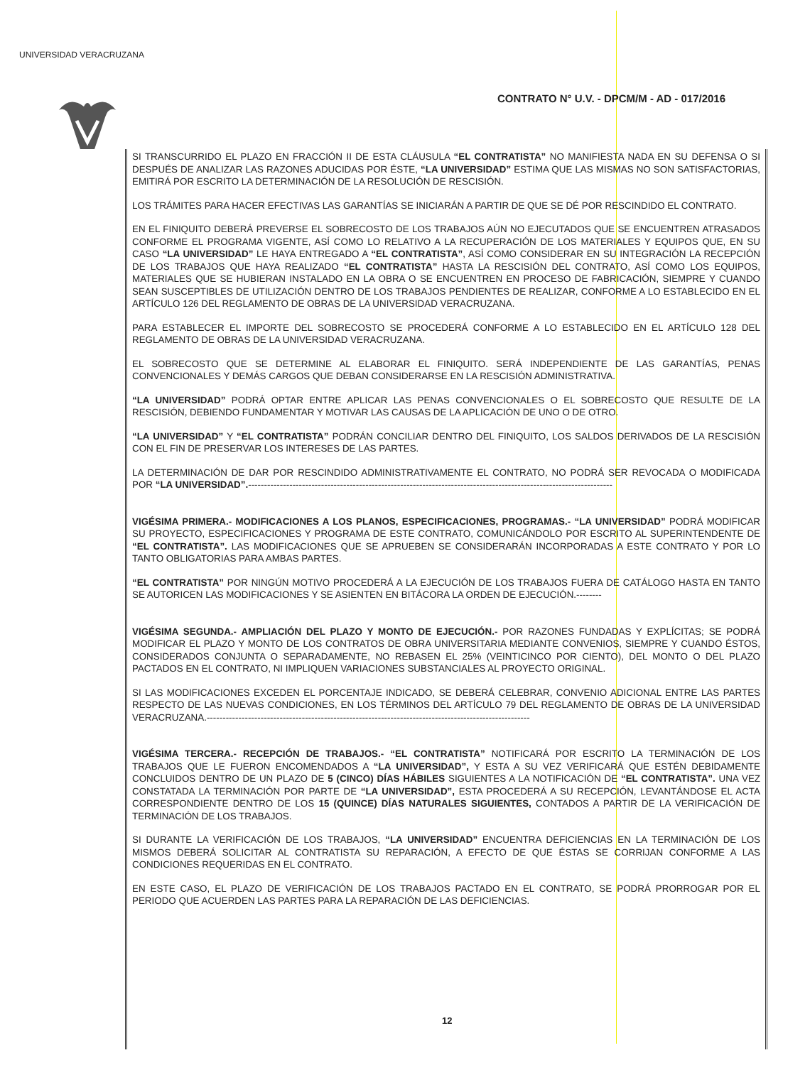UNIVERSIDAD VERACRUZANA
CONTRATO N° U.V. - DPCM/M - AD - 017/2016
SI TRANSCURRIDO EL PLAZO EN FRACCIÓN II DE ESTA CLÁUSULA “EL CONTRATISTA” NO MANIFIESTA NADA EN SU DEFENSA O SI DESPUÉS DE ANALIZAR LAS RAZONES ADUCIDAS POR ÉSTE, “LA UNIVERSIDAD” ESTIMA QUE LAS MISMAS NO SON SATISFACTORIAS, EMITIRÁ POR ESCRITO LA DETERMINACIÓN DE LA RESOLUCIÓN DE RESCISIÓN.
LOS TRÁMITES PARA HACER EFECTIVAS LAS GARANTÍAS SE INICIARÁN A PARTIR DE QUE SE DÉ POR RESCINDIDO EL CONTRATO.
EN EL FINIQUITO DEBERÁ PREVERSE EL SOBRECOSTO DE LOS TRABAJOS AÚN NO EJECUTADOS QUE SE ENCUENTREN ATRASADOS CONFORME EL PROGRAMA VIGENTE, ASÍ COMO LO RELATIVO A LA RECUPERACIÓN DE LOS MATERIALES Y EQUIPOS QUE, EN SU CASO “LA UNIVERSIDAD” LE HAYA ENTREGADO A “EL CONTRATISTA”, ASÍ COMO CONSIDERAR EN SU INTEGRACIÓN LA RECEPCIÓN DE LOS TRABAJOS QUE HAYA REALIZADO “EL CONTRATISTA” HASTA LA RESCISIÓN DEL CONTRATO, ASÍ COMO LOS EQUIPOS, MATERIALES QUE SE HUBIERAN INSTALADO EN LA OBRA O SE ENCUENTREN EN PROCESO DE FABRICACIÓN, SIEMPRE Y CUANDO SEAN SUSCEPTIBLES DE UTILIZACIÓN DENTRO DE LOS TRABAJOS PENDIENTES DE REALIZAR, CONFORME A LO ESTABLECIDO EN EL ARTÍCULO 126 DEL REGLAMENTO DE OBRAS DE LA UNIVERSIDAD VERACRUZANA.
PARA ESTABLECER EL IMPORTE DEL SOBRECOSTO SE PROCEDERÁ CONFORME A LO ESTABLECIDO EN EL ARTÍCULO 128 DEL REGLAMENTO DE OBRAS DE LA UNIVERSIDAD VERACRUZANA.
EL SOBRECOSTO QUE SE DETERMINE AL ELABORAR EL FINIQUITO. SERÁ INDEPENDIENTE DE LAS GARANTÍAS, PENAS CONVENCIONALES Y DEMÁS CARGOS QUE DEBAN CONSIDERARSE EN LA RESCISIÓN ADMINISTRATIVA.
“LA UNIVERSIDAD” PODRÁ OPTAR ENTRE APLICAR LAS PENAS CONVENCIONALES O EL SOBRECOSTO QUE RESULTE DE LA RESCISIÓN, DEBIENDO FUNDAMENTAR Y MOTIVAR LAS CAUSAS DE LA APLICACIÓN DE UNO O DE OTRO.
“LA UNIVERSIDAD” Y “EL CONTRATISTA” PODRÁN CONCILIAR DENTRO DEL FINIQUITO, LOS SALDOS DERIVADOS DE LA RESCISIÓN CON EL FIN DE PRESERVAR LOS INTERESES DE LAS PARTES.
LA DETERMINACIÓN DE DAR POR RESCINDIDO ADMINISTRATIVAMENTE EL CONTRATO, NO PODRÁ SER REVOCADA O MODIFICADA POR “LA UNIVERSIDAD”.-------------------------------------------------------------------------------------------------------------------
VIGÉSIMA PRIMERA.- MODIFICACIONES A LOS PLANOS, ESPECIFICACIONES, PROGRAMAS.- “LA UNIVERSIDAD” PODRÁ MODIFICAR SU PROYECTO, ESPECIFICACIONES Y PROGRAMA DE ESTE CONTRATO, COMUNICÁNDOLO POR ESCRITO AL SUPERINTENDENTE DE “EL CONTRATISTA”. LAS MODIFICACIONES QUE SE APRUEBEN SE CONSIDERARÁN INCORPORADAS A ESTE CONTRATO Y POR LO TANTO OBLIGATORIAS PARA AMBAS PARTES.
“EL CONTRATISTA” POR NINGÚN MOTIVO PROCEDERÁ A LA EJECUCIÓN DE LOS TRABAJOS FUERA DE CATÁLOGO HASTA EN TANTO SE AUTORICEN LAS MODIFICACIONES Y SE ASIENTEN EN BITÁCORA LA ORDEN DE EJECUCIÓN.--------
VIGÉSIMA SEGUNDA.- AMPLIACIÓN DEL PLAZO Y MONTO DE EJECUCIÓN.- POR RAZONES FUNDADAS Y EXPLÍCITAS; SE PODRÁ MODIFICAR EL PLAZO Y MONTO DE LOS CONTRATOS DE OBRA UNIVERSITARIA MEDIANTE CONVENIOS, SIEMPRE Y CUANDO ÉSTOS, CONSIDERADOS CONJUNTA O SEPARADAMENTE, NO REBASEN EL 25% (VEINTICINCO POR CIENTO), DEL MONTO O DEL PLAZO PACTADOS EN EL CONTRATO, NI IMPLIQUEN VARIACIONES SUBSTANCIALES AL PROYECTO ORIGINAL.
SI LAS MODIFICACIONES EXCEDEN EL PORCENTAJE INDICADO, SE DEBERÁ CELEBRAR, CONVENIO ADICIONAL ENTRE LAS PARTES RESPECTO DE LAS NUEVAS CONDICIONES, EN LOS TÉRMINOS DEL ARTÍCULO 79 DEL REGLAMENTO DE OBRAS DE LA UNIVERSIDAD VERACRUZANA.------------------------------------------------------------------------------------------------------
VIGÉSIMA TERCERA.- RECEPCIÓN DE TRABAJOS.- “EL CONTRATISTA” NOTIFICARÁ POR ESCRITO LA TERMINACIÓN DE LOS TRABAJOS QUE LE FUERON ENCOMENDADOS A “LA UNIVERSIDAD”, Y ESTA A SU VEZ VERIFICARÁ QUE ESTÉN DEBIDAMENTE CONCLUIDOS DENTRO DE UN PLAZO DE 5 (CINCO) DÍAS HÁBILES SIGUIENTES A LA NOTIFICACIÓN DE “EL CONTRATISTA”. UNA VEZ CONSTATADA LA TERMINACIÓN POR PARTE DE “LA UNIVERSIDAD”, ESTA PROCEDERÁ A SU RECEPCIÓN, LEVANTÁNDOSE EL ACTA CORRESPONDIENTE DENTRO DE LOS 15 (QUINCE) DÍAS NATURALES SIGUIENTES, CONTADOS A PARTIR DE LA VERIFICACIÓN DE TERMINACIÓN DE LOS TRABAJOS.
SI DURANTE LA VERIFICACIÓN DE LOS TRABAJOS, “LA UNIVERSIDAD” ENCUENTRA DEFICIENCIAS EN LA TERMINACIÓN DE LOS MISMOS DEBERÁ SOLICITAR AL CONTRATISTA SU REPARACIÓN, A EFECTO DE QUE ÉSTAS SE CORRIJAN CONFORME A LAS CONDICIONES REQUERIDAS EN EL CONTRATO.
EN ESTE CASO, EL PLAZO DE VERIFICACIÓN DE LOS TRABAJOS PACTADO EN EL CONTRATO, SE PODRÁ PRORROGAR POR EL PERIODO QUE ACUERDEN LAS PARTES PARA LA REPARACIÓN DE LAS DEFICIENCIAS.
12